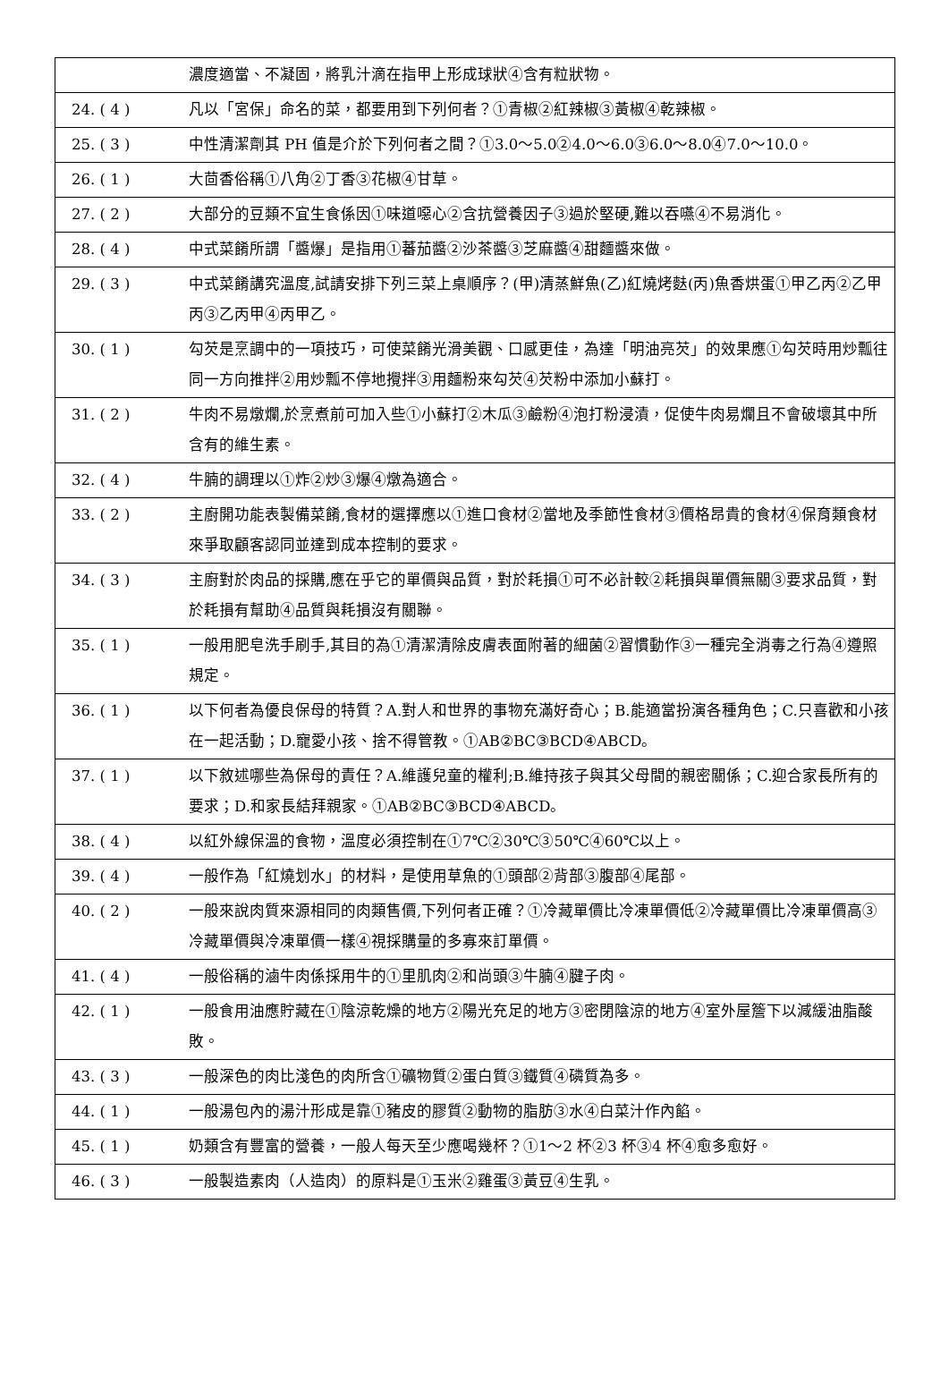| | 濃度適當、不凝固，將乳汁滴在指甲上形成球狀④含有粒狀物。 |
| 24. ( 4 ) | 凡以「宮保」命名的菜，都要用到下列何者？①青椒②紅辣椒③黃椒④乾辣椒。 |
| 25. ( 3 ) | 中性清潔劑其 PH 值是介於下列何者之間？①3.0～5.0②4.0～6.0③6.0～8.0④7.0～10.0。 |
| 26. ( 1 ) | 大茴香俗稱①八角②丁香③花椒④甘草。 |
| 27. ( 2 ) | 大部分的豆類不宜生食係因①味道噁心②含抗營養因子③過於堅硬,難以吞嚥④不易消化。 |
| 28. ( 4 ) | 中式菜餚所謂「醬爆」是指用①蕃茄醬②沙茶醬③芝麻醬④甜麵醬來做。 |
| 29. ( 3 ) | 中式菜餚講究溫度,試請安排下列三菜上桌順序？(甲)清蒸鮮魚(乙)紅燒烤麩(丙)魚香烘蛋①甲乙丙②乙甲丙③乙丙甲④丙甲乙。 |
| 30. ( 1 ) | 勾芡是烹調中的一項技巧，可使菜餚光滑美觀、口感更佳，為達「明油亮芡」的效果應①勾芡時用炒瓢往同一方向推拌②用炒瓢不停地攪拌③用麵粉來勾芡④芡粉中添加小蘇打。 |
| 31. ( 2 ) | 牛肉不易燉爛,於烹煮前可加入些①小蘇打②木瓜③鹼粉④泡打粉浸漬，促使牛肉易爛且不會破壞其中所含有的維生素。 |
| 32. ( 4 ) | 牛腩的調理以①炸②炒③爆④燉為適合。 |
| 33. ( 2 ) | 主廚開功能表製備菜餚,食材的選擇應以①進口食材②當地及季節性食材③價格昂貴的食材④保育類食材來爭取顧客認同並達到成本控制的要求。 |
| 34. ( 3 ) | 主廚對於肉品的採購,應在乎它的單價與品質，對於耗損①可不必計較②耗損與單價無關③要求品質，對於耗損有幫助④品質與耗損沒有關聯。 |
| 35. ( 1 ) | 一般用肥皂洗手刷手,其目的為①清潔清除皮膚表面附著的細菌②習慣動作③一種完全消毒之行為④遵照規定。 |
| 36. ( 1 ) | 以下何者為優良保母的特質？A.對人和世界的事物充滿好奇心；B.能適當扮演各種角色；C.只喜歡和小孩在一起活動；D.寵愛小孩、捨不得管教。①AB②BC③BCD④ABCD。 |
| 37. ( 1 ) | 以下敘述哪些為保母的責任？A.維護兒童的權利;B.維持孩子與其父母間的親密關係；C.迎合家長所有的要求；D.和家長結拜親家。①AB②BC③BCD④ABCD。 |
| 38. ( 4 ) | 以紅外線保溫的食物，溫度必須控制在①7℃②30℃③50℃④60℃以上。 |
| 39. ( 4 ) | 一般作為「紅燒划水」的材料，是使用草魚的①頭部②背部③腹部④尾部。 |
| 40. ( 2 ) | 一般來說肉質來源相同的肉類售價,下列何者正確？①冷藏單價比冷凍單價低②冷藏單價比冷凍單價高③冷藏單價與冷凍單價一樣④視採購量的多寡來訂單價。 |
| 41. ( 4 ) | 一般俗稱的滷牛肉係採用牛的①里肌肉②和尚頭③牛腩④腱子肉。 |
| 42. ( 1 ) | 一般食用油應貯藏在①陰涼乾燥的地方②陽光充足的地方③密閉陰涼的地方④室外屋簷下以減緩油脂酸敗。 |
| 43. ( 3 ) | 一般深色的肉比淺色的肉所含①礦物質②蛋白質③鐵質④磷質為多。 |
| 44. ( 1 ) | 一般湯包內的湯汁形成是靠①豬皮的膠質②動物的脂肪③水④白菜汁作內餡。 |
| 45. ( 1 ) | 奶類含有豐富的營養，一般人每天至少應喝幾杯？①1～2 杯②3 杯③4 杯④愈多愈好。 |
| 46. ( 3 ) | 一般製造素肉（人造肉）的原料是①玉米②雞蛋③黃豆④生乳。 |